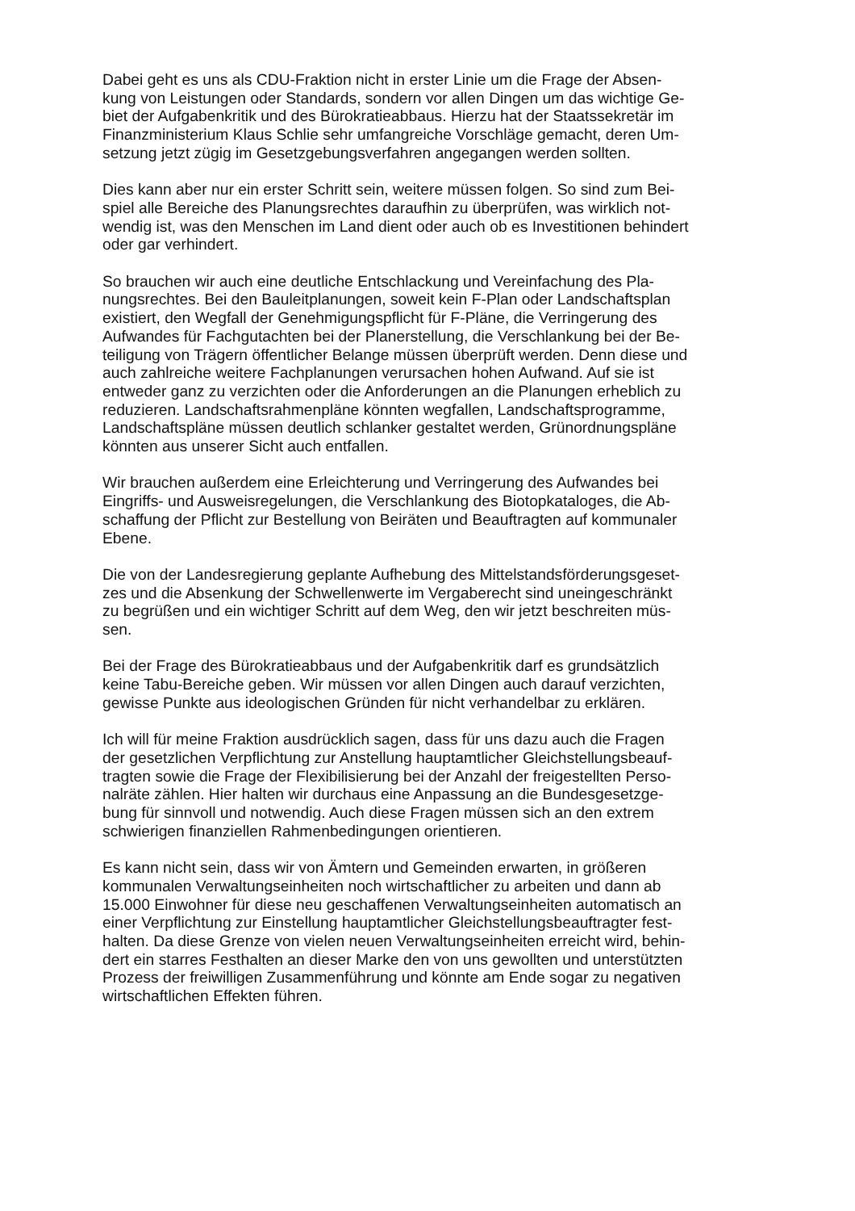Dabei geht es uns als CDU-Fraktion nicht in erster Linie um die Frage der Absen-
kung von Leistungen oder Standards, sondern vor allen Dingen um das wichtige Ge-
biet der Aufgabenkritik und des Bürokratieabbaus. Hierzu hat der Staatssekretär im
Finanzministerium Klaus Schlie sehr umfangreiche Vorschläge gemacht, deren Um-
setzung jetzt zügig im Gesetzgebungsverfahren angegangen werden sollten.
Dies kann aber nur ein erster Schritt sein, weitere müssen folgen. So sind zum Bei-
spiel alle Bereiche des Planungsrechtes daraufhin zu überprüfen, was wirklich not-
wendig ist, was den Menschen im Land dient oder auch ob es Investitionen behindert
oder gar verhindert.
So brauchen wir auch eine deutliche Entschlackung und Vereinfachung des Pla-
nungsrechtes. Bei den Bauleitplanungen, soweit kein F-Plan oder Landschaftsplan
existiert, den Wegfall der Genehmigungspflicht für F-Pläne, die Verringerung des
Aufwandes für Fachgutachten bei der Planerstellung, die Verschlankung bei der Be-
teiligung von Trägern öffentlicher Belange müssen überprüft werden. Denn diese und
auch zahlreiche weitere Fachplanungen verursachen hohen Aufwand. Auf sie ist
entweder ganz zu verzichten oder die Anforderungen an die Planungen erheblich zu
reduzieren. Landschaftsrahmenpläne könnten wegfallen, Landschaftsprogramme,
Landschaftspläne müssen deutlich schlanker gestaltet werden, Grünordnungspläne
könnten aus unserer Sicht auch entfallen.
Wir brauchen außerdem eine Erleichterung und Verringerung des Aufwandes bei
Eingriffs- und Ausweisregelungen, die Verschlankung des Biotopkataloges, die Ab-
schaffung der Pflicht zur Bestellung von Beiräten und Beauftragten auf kommunaler
Ebene.
Die von der Landesregierung geplante Aufhebung des Mittelstandsförderungsgeset-
zes und die Absenkung der Schwellenwerte im Vergaberecht sind uneingeschränkt
zu begrüßen und ein wichtiger Schritt auf dem Weg, den wir jetzt beschreiten müs-
sen.
Bei der Frage des Bürokratieabbaus und der Aufgabenkritik darf es grundsätzlich
keine Tabu-Bereiche geben. Wir müssen vor allen Dingen auch darauf verzichten,
gewisse Punkte aus ideologischen Gründen für nicht verhandelbar zu erklären.
Ich will für meine Fraktion ausdrücklich sagen, dass für uns dazu auch die Fragen
der gesetzlichen Verpflichtung zur Anstellung hauptamtlicher Gleichstellungsbeauf-
tragten sowie die Frage der Flexibilisierung bei der Anzahl der freigestellten Perso-
nalräte zählen. Hier halten wir durchaus eine Anpassung an die Bundesgesetzge-
bung für sinnvoll und notwendig. Auch diese Fragen müssen sich an den extrem
schwierigen finanziellen Rahmenbedingungen orientieren.
Es kann nicht sein, dass wir von Ämtern und Gemeinden erwarten, in größeren
kommunalen Verwaltungseinheiten noch wirtschaftlicher zu arbeiten und dann ab
15.000 Einwohner für diese neu geschaffenen Verwaltungseinheiten automatisch an
einer Verpflichtung zur Einstellung hauptamtlicher Gleichstellungsbeauftragter fest-
halten. Da diese Grenze von vielen neuen Verwaltungseinheiten erreicht wird, behin-
dert ein starres Festhalten an dieser Marke den von uns gewollten und unterstützten
Prozess der freiwilligen Zusammenführung und könnte am Ende sogar zu negativen
wirtschaftlichen Effekten führen.